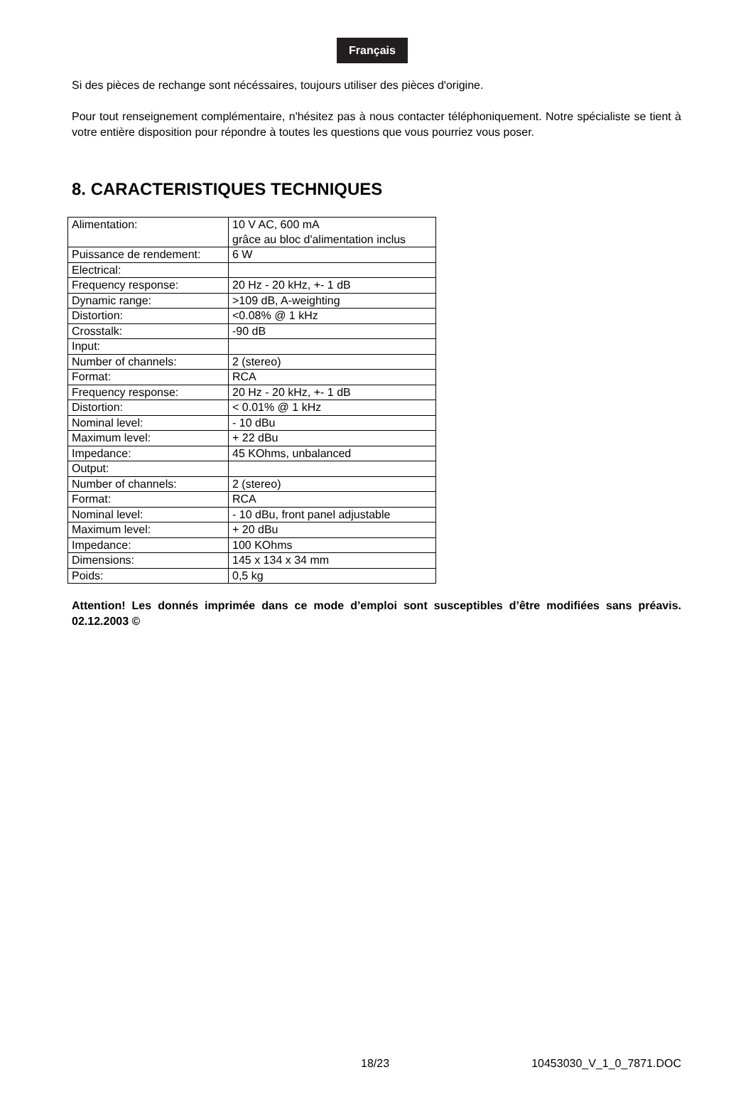Français
Si des pièces de rechange sont nécéssaires, toujours utiliser des pièces d'origine.
Pour tout renseignement complémentaire, n'hésitez pas à nous contacter téléphoniquement. Notre spécialiste se tient à votre entière disposition pour répondre à toutes les questions que vous pourriez vous poser.
8. CARACTERISTIQUES TECHNIQUES
| Alimentation: | 10 V AC, 600 mA grâce au bloc d'alimentation inclus |
| Puissance de rendement: | 6 W |
| Electrical: | |
| Frequency response: | 20 Hz - 20 kHz, +- 1 dB |
| Dynamic range: | >109 dB, A-weighting |
| Distortion: | <0.08% @ 1 kHz |
| Crosstalk: | -90 dB |
| Input: | |
| Number of channels: | 2 (stereo) |
| Format: | RCA |
| Frequency response: | 20 Hz - 20 kHz, +- 1 dB |
| Distortion: | < 0.01% @ 1 kHz |
| Nominal level: | - 10 dBu |
| Maximum level: | + 22 dBu |
| Impedance: | 45 KOhms, unbalanced |
| Output: | |
| Number of channels: | 2 (stereo) |
| Format: | RCA |
| Nominal level: | - 10 dBu, front panel adjustable |
| Maximum level: | + 20 dBu |
| Impedance: | 100 KOhms |
| Dimensions: | 145 x 134 x 34 mm |
| Poids: | 0,5 kg |
Attention! Les donnés imprimée dans ce mode d’emploi sont susceptibles d’être modifiées sans préavis. 02.12.2003 ©
18/23 10453030_V_1_0_7871.DOC